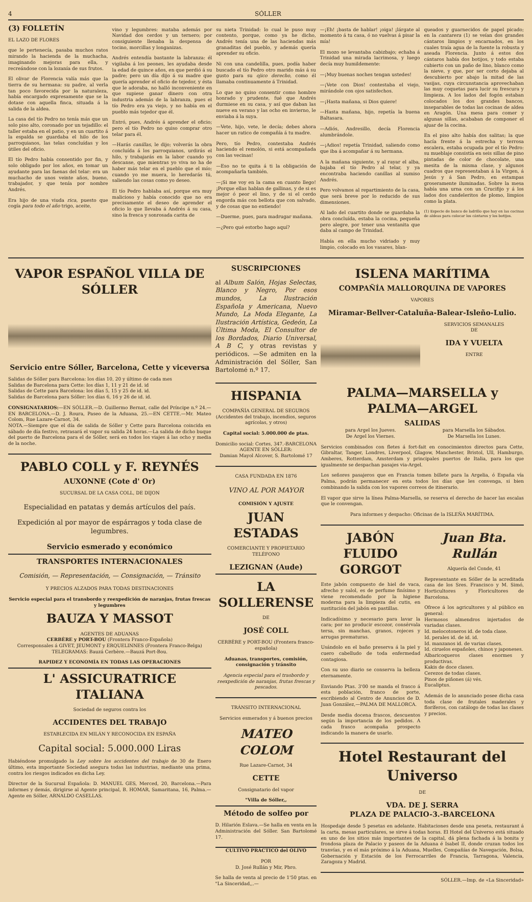4 SÓLLER
(3) FOLLETÍN
EL LAZO DE FLORES
que le pertenecía, pasaba muchos ratos mirando la hacienda de la muchacha, imaginando mejoras para ella, y recreándose con la lozanía de sus frutos.
El olivar de Florencia valía más que la tierra de su hermana: su padre, al verla tan poco favorecida por la naturaleza, había encargado expresamente que se la dotase con aquella finca, situada á la salida de la aldea.
La casa del tío Pedro no tenía más que un solo piso alto, coronado por un tejadillo: el taller estaba en el patio, y en un cuartito á la espalda se guardaba el hilo de los parroquianos, las telas concluídas y los útiles del oficio.
El tío Pedro había consentido por fin, y solo obligado por los años, en tomar un ayudante para las faenas del telar: era un muchacho de unos veinte años, bueno, trabajador, y que tenía por nombre Andrés.
Era hijo de una viuda rica, puesto que cogía para todo el año trigo, aceite,
vino y legumbres: mataba además por Navidad dos cerdos y un ternero; por consiguiente llenaba la despensa de tocino, morcillas y longanizas.
Andrés entendía bastante la labranza: él vigilaba á los peones, les ayudaba desde la edad de quince años, en que perdió á su padre; pero un día dijo á su madre que quería aprender el oficio de tejedor, y ésta que le adoraba, no halló inconveniente en que supiese ganar dinero con otra industria además de la labranza, pues el tío Pedro era ya viejo, y no había en el pueblo más tejedor que él.
Entró, pues, Andrés á aprender el oficio; pero el tío Pedro no quiso comprar otro telar para él.
—Harás canillas, le dijo; volverás la obra concluída á los parroquianos, urdirás el hilo, y trabajarás en la labor cuando yo descanse, que mientras yo viva no ha de haber más telar en el pueblo que el mío; cuando yo me muera, lo heredarás tú, saliendo las cosas como yo deseo.
El tío Pedro hablaba así, porque era muy malicioso y había conocido que no era precisamente el deseo de aprender el oficio lo que llevaba á Andrés á su casa, sino la fresca y sonrosada carita de
su nieta Trinidad: lo cual le puso muy contento, porque, como ya he dicho, Andrés tenía una de las haciendas más granaditas del pueblo, y además quería aprender su oficio.
Ni con una candelilla, pues, podía haber buscado el tío Pedro otro marido más á su gusto para su ojico derecho, como él llamaba continuamente á Trinidad.
Lo que no quiso consentir como hombre honrado y prudente, fué que Andrés durmiese en su casa, y así que daban las nueve en verano y las ocho en invierno, le enviaba á la suya.
—Vete, hijo, vete, le decía; debes ahora hacer un ratico de compañía á tu madre.
Pero, tío Pedro, contestaba Andrés haciendo el remolón, si está acompañada con las vecinas!
—Eso no te quita á ti la obligación de acompañarla también.
—¡Si me voy en la cama en cuanto llego! ¡Porque ellas hablan de gallinas, y de si es mejor ó peor el lino, y de si el cerdo engorda más con bellota que con salvado, y de cosas que no entiendo!
—Duerme, pues, para madrugar mañana.
—¿Pero qué estorbo hago aquí?
—¡Eh! ¡basta de hablar! ¡oiga! ¡lárgate al momento á tu casa, ó no vuelvas á pisar la mía!
El mozo se levantaba cabizbajo; echaba á Trinidad una mirada lacrimosa, y luego decía muy humildemente:
—¡Muy buenas noches tengan ustedes!
—¡Vete con Dios! contestaba el viejo, mirándole con ojos satisfechos.
—¡Hasta mañana, si Dios quiere!
—Hasta mañana, hijo, repetía la buena Baltasara.
—Adiós, Andresillo, decía Florencia alumbrándole.
—¡Adios! repetía Trinidad, saliendo como que iba á acompañar á su hermana.
A la mañana siguiente, y al rayar el alba, bajaba el tío Pedro al telar, y ya encontraba haciendo canillas al sumiso Andrés.
Pero volvamos al repartimiento de la casa, que será breve por lo reducido de sus dimensiones.
Al lado del cuartito donde se guardaba la obra concluída, estaba la cocina, pequeña pero alegre, por tener una ventanita que daba al campo de Trinidad.
Había en ella mucho vidriado y muy limpio, colocado en los vasares, blan-
queados y guarnecidos de papel picado; en la cantarera (1) se veían dos grandes cántaros limpios y encarnados, en los cuales traía agua de la fuente la robusta y aseada Florencia. Junto á estos dos cántaros había dos botijos, y todo estaba cubierto con un paño de lino, blanco como la nieve, y que, por ser corto dejaba al descubierto por abajo la mitad de las vasijas, cuya circunstancia aprovechaban las muy coquetas para lucir su frescura y limpieza. A los lados del fogón estaban colocados los dos grandes bancos, inseparables de todas las cocinas de aldea en Aragón. Una mesa para comer y algunas sillas, acababan de componer el ajuar de la cocina.
En el piso alto había dos salitas; la que hacía frente á la estrecha y terrosa escalera, estaba ocupada por el tío Pedro: su mueblaje consistía en seis sillas de pino pintadas de color de chocolate, una mesita de la misma clase, y algunos cuadros que representaban á la Virgen, á Jesús y á San Pedro, en estampas groseramente iluminadas. Sobre la mesa había una urna con un Crucifijo y á los lados dos candeleritos de plomo, limpios como la plata.
(1) Especie de banco de ladrillo que hay en las cocinas de aldeas para colocar los cántaros y los botijos.
VAPOR ESPAÑOL VILLA DE SÓLLER
Servicio entre Sóller, Barcelona, Cette y viceversa
Salidas de Sóller para Barcelona: los días 10, 20 y último de cada mes
Salidas de Barcelona para Cette: los días 1, 11 y 21 de id. id
Salidas de Cette para Barcelona: los días 5, 15 y 25 de id. id.
Salidas de Barcelona para Sóller: los días 6, 16 y 26 de id. id.
CONSIGNATARIOS:—EN SÓLLER.—D. Guillermo Bernat, calle del Príncipe n.º 24.—EN BARCELONA.—D. J. Roura, Paseo de la Aduana, 25.—EN CETTE.—Mr. Mateo Colom, Rue Lazare-Carnot, 34.
NOTA.—Siempre que el día de salida de Sóller y Cette para Barcelona coincida en sábado de día festivo, retrasará el vapor su salida 24 horas.—La salida de dicho buque del puerto de Barcelona para el de Sóller, será en todos los viajes á las ocho y media de la noche.
PABLO COLL y F. REYNÉS
AUXONNE (Cote d' Or)
SUCURSAL DE LA CASA COLL, DE DIJON
Especialidad en patatas y demás artículos del país.
Expedición al por mayor de espárragos y toda clase de legumbres.
Servicio esmerado y económico
TRANSPORTES INTERNACIONALES
Comisión, — Representación, — Consignación, — Tránsito
Y PRECIOS ALZADOS PARA TODAS DESTINACIONES
Servicio especial para el transbordo y reexpedición de naranjas, frutas frescas y legumbres
BAUZA Y MASSOT
AGENTES DE ADUANAS
CERBÈRE y PORT-BOU (Frontera Franco-Española)
Corresponsales á GIVET, JEUMONT y ERQUELINNES (Frontera Franco-Belga)
TELEGRAMAS: Bauzá Cerbère.—Bauzá Port-Bou.
RAPIDEZ Y ECONOMÍA EN TODAS LAS OPERACIONES
L' ASSICURATRICE ITALIANA
Sociedad de seguros contra los
ACCIDENTES DEL TRABAJO
ESTABLECIDA EN MILÁN Y RECONOCIDA EN ESPAÑA
Capital social: 5.000.000 Liras
Habiéndose promulgado la Ley sobre los accidentes del trabajo de 30 de Enero último, esta importante Sociedad asegura todas las industrias, mediante una prima, contra los riesgos indicados en dicha Ley.
Director de la Sucursal Española: D. MANUEL GES, Merced, 20, Barcelona.—Para informes y demás, dirigirse al Agente principal, B. HOMAR, Samaritana, 16, Palma.—Agente en Sóller, ARNALDO CASELLAS.
SUSCRIPCIONES
al Album Salón, Hojas Selectas, Blanco y Negro, Por esos mundos, La Ilustración Española y Americana, Nuevo Mundo, La Moda Elegante, La Ilustración Artística, Gedeón, La Última Moda, El Consultor de los Bordados, Diario Universal, A B C, y otras revistas y periódicos. —Se admiten en la Administración del Sóller, San Bartolomé n.º 17.
HISPANIA
COMPAÑÍA GENERAL DE SEGUROS
(Accidentes del trabajo, incendios, seguros agrícolas, y otros)
Capital social: 5.000.000 de ptas.
Domicilio social: Cortes, 347.-BARCELONA
AGENTE EN SÓLLER:
Damian Mayol Alcover, S. Bartolomé 17
CASA FUNDADA EN 1876
VINO AL POR MAYOR
COMISIÓN Y AJUSTE
JUAN ESTADAS
COMERCIANTE Y PROPIETARIO
TELÉFONO
LEZIGNAN (Aude)
LA SOLLERENSE
DE
JOSÉ COLL
CERBÈRE y PORT-BOU (Frontera franco-española)
Aduanas, transportes, comisión, consignación y tránsito
Agencia especial para el trasbordo y reexpedición de naranjas, frutas frescas y pescados.
TRÁNSITO INTERNACIONAL
Servicios esmerados y á buenos precios
MATEO COLOM
Rue Lazare-Carnot, 34
CETTE
Consignatario del vapor
"Villa de Sóller,,
Método de solfeo por
D. Hilarión Eslava.—Se halla en venta en la Administración del Sóller. San Bartolomé 17.
CULTIVO PRÁCTICO del OLIVO
POR
D. José Rullán y Mir, Pbro.
Se halla de venta al precio de 1'50 ptas. en "La Sinceridad,,.—
ISLENA MARÍTIMA
COMPAÑÍA MALLORQUINA DE VAPORES
VAPORES
Miramar-Bellver-Cataluña-Balear-Isleño-Lulio.
SERVICIOS SEMANALES
DE
IDA Y VUELTA
ENTRE
PALMA—MARSELLA y PALMA—ARGEL
SALIDAS
para Argel los Jueves.
De Argel los Viernes.
para Marsella los Sábados.
De Marsella los Lunes.
Servicios combinados con fletes á fort-fait en conocimientos directos para Cette, Gibraltar, Tanger, Londres, Liverpool, Glagow, Manchester, Bristol, Ull, Hamburgo, Amberes, Rotterdam, Amsterdam y principales puertos de Italia, para los que igualmente se despachan pasajes via-Argel.
Los señores pasajeros que en Francia tomen billete para la Argelia, ó España vía Palma, podrán permanecer en esta todos los días que les convenga, si bien combinando la salida con los vapores correos de itinerario.
El vapor que sirve la línea Palma-Marsella, se reserva el derecho de hacer las escalas que le convengan.
Para informes y despacho: Oficinas de la ISLEÑA MARÍTIMA.
JABÓN FLUIDO GORGOT
Este jabón compuesto de hiel de vaca, afrecho y salol, es de perfume finísimo y viene recomendado por la higiene moderna para la limpieza del cutis, en sustitución del jabón en pastillas.
Indicadísimo y necesario para lavar la cara; por no producir escozor, consérvala tersa, sin manchas, granos, rojeces y arrugas prematuras.
Usándolo en el baño preserva á la piel y cuero cabelludo de toda enfermedad contagiosa.
Con su uso diario se conserva la belleza eternamente.
Enviando Ptas. 3'00 se manda el frasco á esta población, franco de porte, escribiendo al Centro de Anuncios de D. Juan González,—PALMA DE MALLORCA.
Desde media docena frascos, descuentos según la importancia de los pedidos. A cada frasco acompaña prospecto indicando la manera de usarlo.
Juan Bta. Rullán
Alquería del Conde, 41
Representante en Sóller de la acreditada casa de los Sres. Francisco y M. Simó, Horticultores y Floricultores de Barcelona.
Ofrece á los agricultores y al público en general:
Hermosos almendros injertados de variadas clases.
Id. melocotoneros id. de toda clase.
Id. perales id. de id. id.
Id. manzanos id. de varias clases.
Id. ciruelos españoles, chinos y japoneses.
Albaricoqueros clases enormes y productivas.
Kakis de doce clases.
Cerezos de todas clases.
Pinos de piñones (á) vés.
Eucaliptus.
Además de lo anunciado posee dicha casa toda clase de frutales maderales y floríferos, con catálogo de todas las clases y precios.
Hotel Restaurant del Universo
DE
VDA. DE J. SERRA
PLAZA DE PALACIO-3.-BARCELONA
Hospedaje desde 5 pesetas en adelante. Habitaciones desde una peseta, restaurant á la carta, mesas particulares, se sirve á todas horas. El Hotel del Universo está situado en uno de los sitios más importantes de la capital, dá plena fachada á la bonita y frondosa plaza de Palacio y paseos de la Aduana é Isabel II, donde cruzan todos los tranvías, y es el más próximo á la Aduana, Muelles, Compañías de Navegación, Bolsa, Gobernación y Estación de los Ferrocarriles de Francia, Tarragona, Valencia, Zaragoza y Madrid.
SÓLLER.—Imp. de «La Sinceridad»